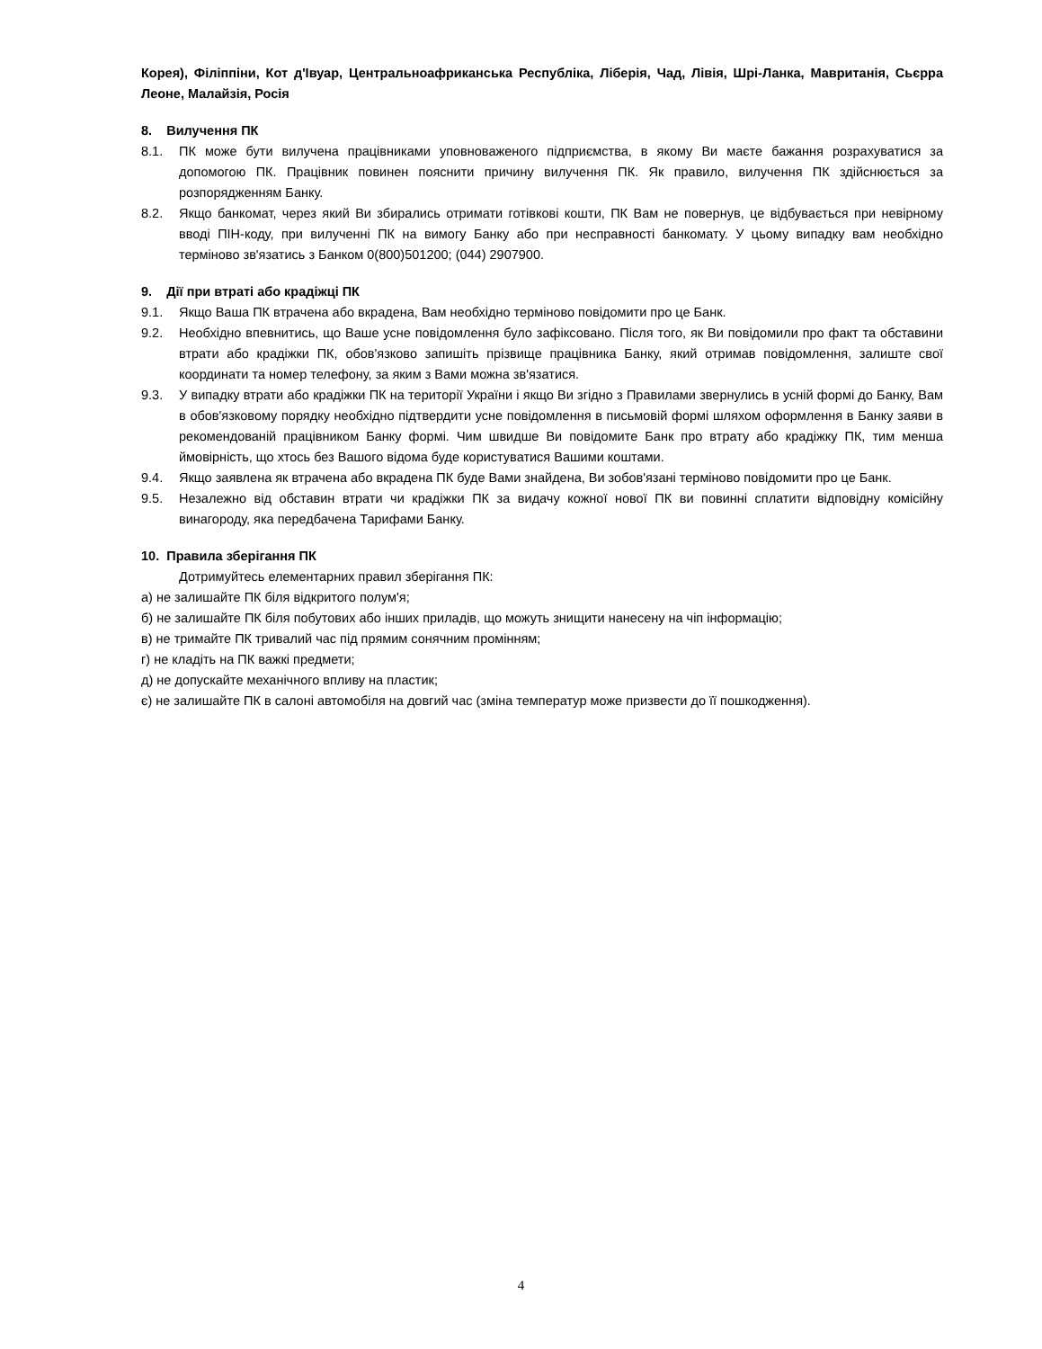Корея), Філіппіни, Кот д'Івуар, Центральноафриканська Республіка, Ліберія, Чад, Лівія, Шрі-Ланка, Мавританія, Сьєрра Леоне, Малайзія, Росія
8. Вилучення ПК
8.1. ПК може бути вилучена працівниками уповноваженого підприємства, в якому Ви маєте бажання розрахуватися за допомогою ПК. Працівник повинен пояснити причину вилучення ПК. Як правило, вилучення ПК здійснюється за розпорядженням Банку.
8.2. Якщо банкомат, через який Ви збирались отримати готівкові кошти, ПК Вам не повернув, це відбувається при невірному вводі ПІН-коду, при вилученні ПК на вимогу Банку або при несправності банкомату. У цьому випадку вам необхідно терміново зв'язатись з Банком 0(800)501200; (044) 2907900.
9. Дії при втраті або крадіжці ПК
9.1. Якщо Ваша ПК втрачена або вкрадена, Вам необхідно терміново повідомити про це Банк.
9.2. Необхідно впевнитись, що Ваше усне повідомлення було зафіксовано. Після того, як Ви повідомили про факт та обставини втрати або крадіжки ПК, обов'язково запишіть прізвище працівника Банку, який отримав повідомлення, залиште свої координати та номер телефону, за яким з Вами можна зв'язатися.
9.3. У випадку втрати або крадіжки ПК на території України і якщо Ви згідно з Правилами звернулись в усній формі до Банку, Вам в обов'язковому порядку необхідно підтвердити усне повідомлення в письмовій формі шляхом оформлення в Банку заяви в рекомендованій працівником Банку формі. Чим швидше Ви повідомите Банк про втрату або крадіжку ПК, тим менша ймовірність, що хтось без Вашого відома буде користуватися Вашими коштами.
9.4. Якщо заявлена як втрачена або вкрадена ПК буде Вами знайдена, Ви зобов'язані терміново повідомити про це Банк.
9.5. Незалежно від обставин втрати чи крадіжки ПК за видачу кожної нової ПК ви повинні сплатити відповідну комісійну винагороду, яка передбачена Тарифами Банку.
10. Правила зберігання ПК
Дотримуйтесь елементарних правил зберігання ПК:
а) не залишайте ПК біля відкритого полум'я;
б) не залишайте ПК біля побутових або інших приладів, що можуть знищити нанесену на чіп інформацію;
в) не тримайте ПК тривалий час під прямим сонячним промінням;
г) не кладіть на ПК важкі предмети;
д) не допускайте механічного впливу на пластик;
є) не залишайте ПК в салоні автомобіля на довгий час (зміна температур може призвести до її пошкодження).
4